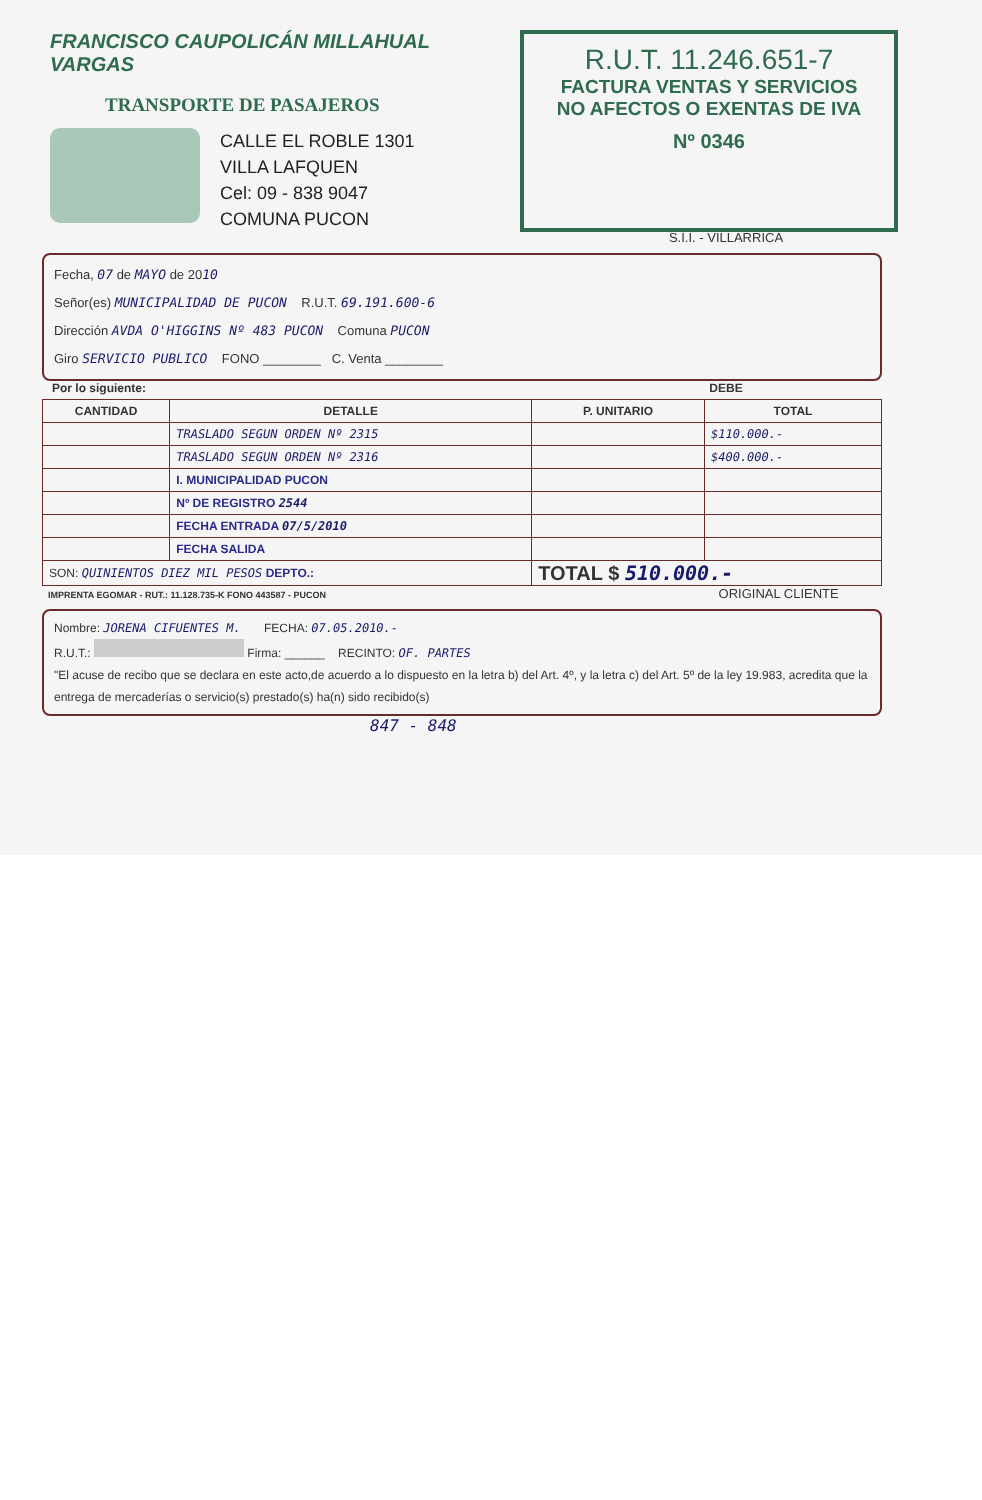FRANCISCO CAUPOLICÁN MILLAHUAL VARGAS
TRANSPORTE DE PASAJEROS
CALLE EL ROBLE 1301
VILLA LAFQUEN
Cel: 09 - 838 9047
COMUNA PUCON
R.U.T. 11.246.651-7
FACTURA VENTAS Y SERVICIOS
NO AFECTOS O EXENTAS DE IVA
Nº 0346
S.I.I. - VILLARRICA
Fecha, 07 de MAYO de 2010
Señor(es) MUNICIPALIDAD DE PUCON R.U.T. 69.191.600-6
Dirección AVDA O'HIGGINS Nº 483 PUCON Comuna PUCON
Giro SERVICIO PUBLICO FONO ________ C. Venta ________
Por lo siguiente: DEBE
| CANTIDAD | DETALLE | P. UNITARIO | TOTAL |
| --- | --- | --- | --- |
| | TRASLADO SEGUN ORDEN Nº 2315 | | $110.000.- |
| | TRASLADO SEGUN ORDEN Nº 2316 | | $400.000.- |
| | I. MUNICIPALIDAD PUCON | | |
| | Nº DE REGISTRO 2544 | | |
| | FECHA ENTRADA 07/5/2010 | | |
| | FECHA SALIDA | | |
| SON: QUINIENTOS DIEZ MIL PESOS DEPTO.: | | TOTAL $ 510.000.- | |
IMPRENTA EGOMAR - RUT.: 11.128.735-K FONO 443587 - PUCON ORIGINAL CLIENTE
Nombre: JORENA CIFUENTES M. FECHA: 07.05.2010.-
R.U.T.: Firma: ______ RECINTO: OF. PARTES
"El acuse de recibo que se declara en este acto,de acuerdo a lo dispuesto en la letra b) del Art. 4º, y la letra c) del Art. 5º de la ley 19.983, acredita que la entrega de mercaderías o servicio(s) prestado(s) ha(n) sido recibido(s)
847 - 848